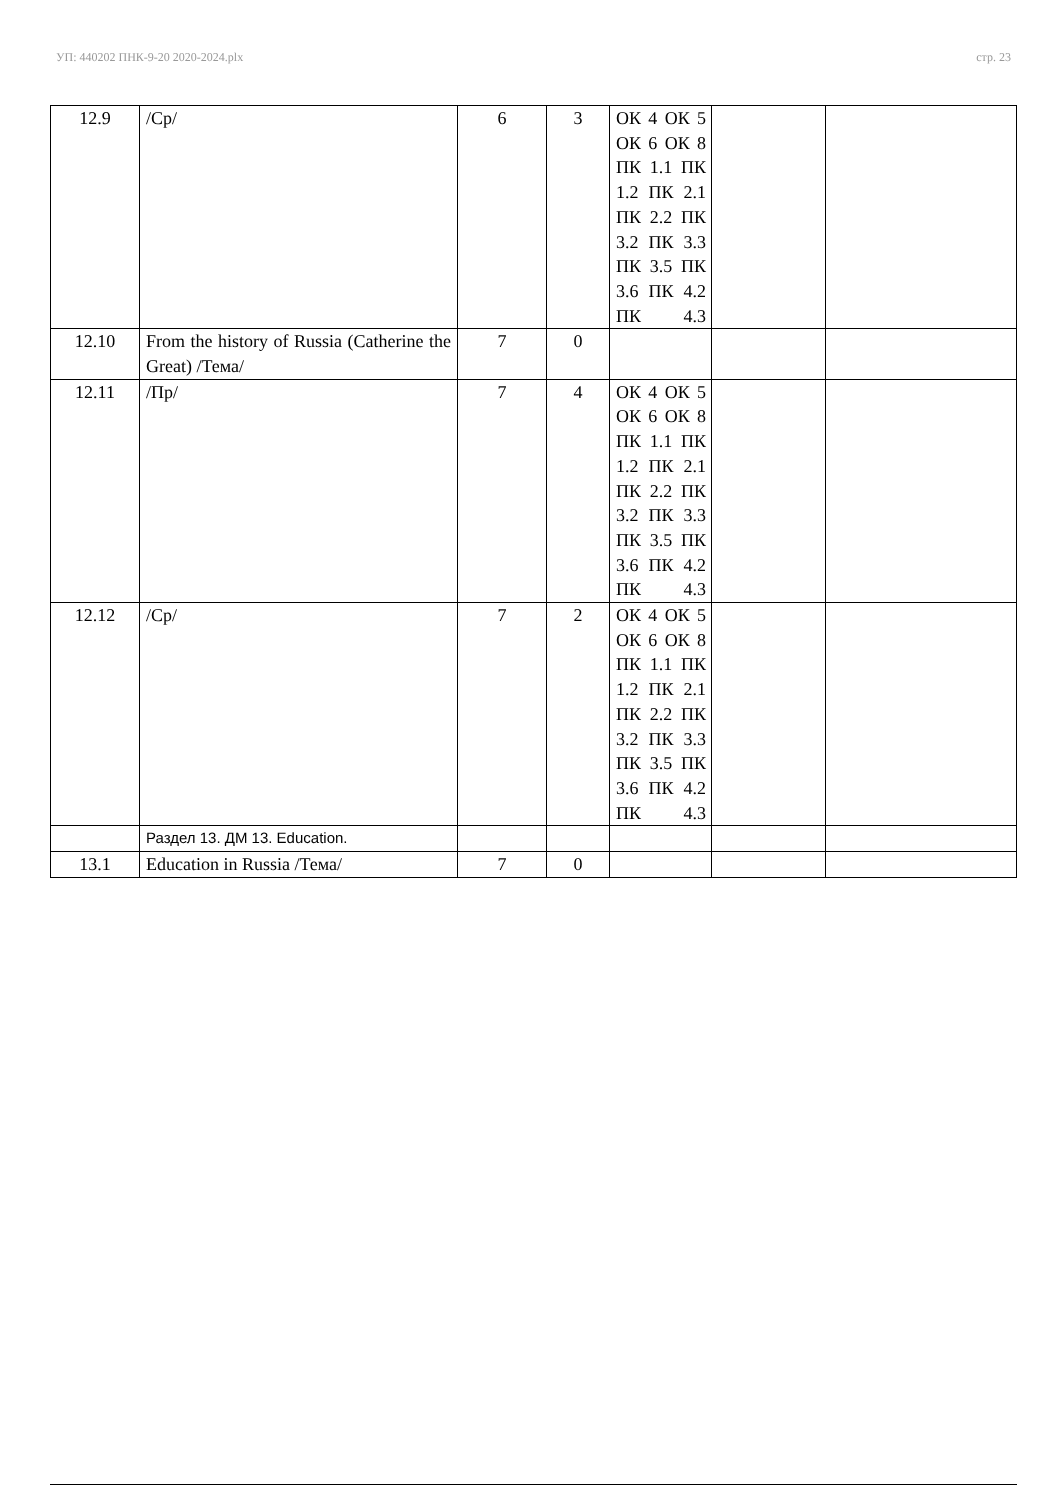УП: 440202 ПНК-9-20 2020-2024.plx стр. 23
| 12.9 | /Ср/ | 6 | 3 | ОК 4 ОК 5 ОК 6 ОК 8 ПК 1.1 ПК 1.2 ПК 2.1 ПК 2.2 ПК 3.2 ПК 3.3 ПК 3.5 ПК 3.6 ПК 4.2 ПК 4.3 | | |
| 12.10 | From the history of Russia (Catherine the Great) /Тема/ | 7 | 0 | | | |
| 12.11 | /Пр/ | 7 | 4 | ОК 4 ОК 5 ОК 6 ОК 8 ПК 1.1 ПК 1.2 ПК 2.1 ПК 2.2 ПК 3.2 ПК 3.3 ПК 3.5 ПК 3.6 ПК 4.2 ПК 4.3 | | |
| 12.12 | /Ср/ | 7 | 2 | ОК 4 ОК 5 ОК 6 ОК 8 ПК 1.1 ПК 1.2 ПК 2.1 ПК 2.2 ПК 3.2 ПК 3.3 ПК 3.5 ПК 3.6 ПК 4.2 ПК 4.3 | | |
| | Раздел 13. ДМ 13. Education. | | | | | |
| 13.1 | Education in Russia /Тема/ | 7 | 0 | | | |